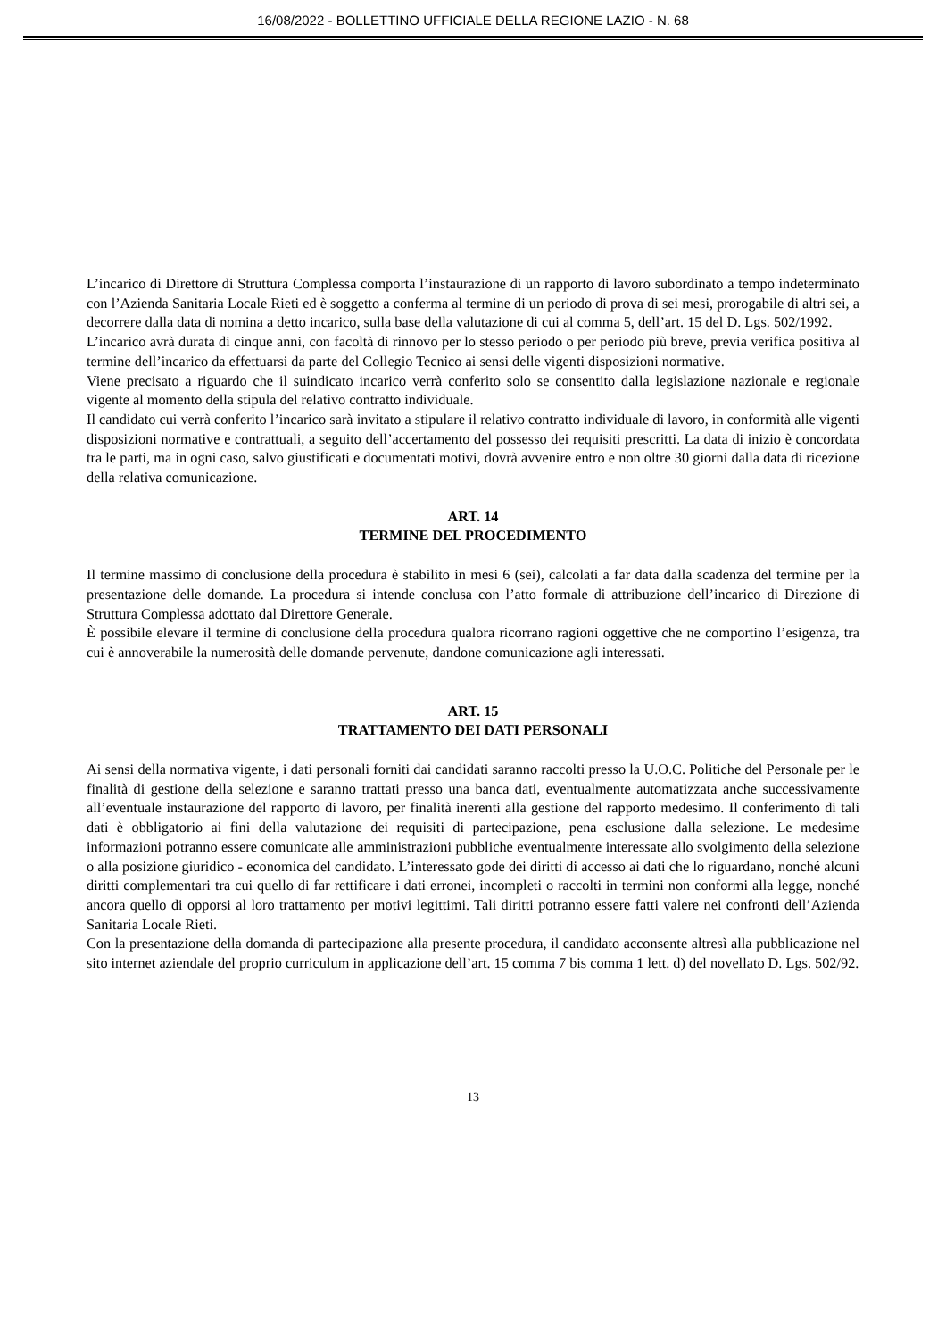16/08/2022 - BOLLETTINO UFFICIALE DELLA REGIONE LAZIO - N. 68
L’incarico di Direttore di Struttura Complessa comporta l’instaurazione di un rapporto di lavoro subordinato a tempo indeterminato con l’Azienda Sanitaria Locale Rieti ed è soggetto a conferma al termine di un periodo di prova di sei mesi, prorogabile di altri sei, a decorrere dalla data di nomina a detto incarico, sulla base della valutazione di cui al comma 5, dell’art. 15 del D. Lgs. 502/1992.
L’incarico avrà durata di cinque anni, con facoltà di rinnovo per lo stesso periodo o per periodo più breve, previa verifica positiva al termine dell’incarico da effettuarsi da parte del Collegio Tecnico ai sensi delle vigenti disposizioni normative.
Viene precisato a riguardo che il suindicato incarico verrà conferito solo se consentito dalla legislazione nazionale e regionale vigente al momento della stipula del relativo contratto individuale.
Il candidato cui verrà conferito l’incarico sarà invitato a stipulare il relativo contratto individuale di lavoro, in conformità alle vigenti disposizioni normative e contrattuali, a seguito dell’accertamento del possesso dei requisiti prescritti. La data di inizio è concordata tra le parti, ma in ogni caso, salvo giustificati e documentati motivi, dovrà avvenire entro e non oltre 30 giorni dalla data di ricezione della relativa comunicazione.
ART. 14
TERMINE DEL PROCEDIMENTO
Il termine massimo di conclusione della procedura è stabilito in mesi 6 (sei), calcolati a far data dalla scadenza del termine per la presentazione delle domande. La procedura si intende conclusa con l’atto formale di attribuzione dell’incarico di Direzione di Struttura Complessa adottato dal Direttore Generale.
È possibile elevare il termine di conclusione della procedura qualora ricorrano ragioni oggettive che ne comportino l’esigenza, tra cui è annoverabile la numerosità delle domande pervenute, dandone comunicazione agli interessati.
ART. 15
TRATTAMENTO DEI DATI PERSONALI
Ai sensi della normativa vigente, i dati personali forniti dai candidati saranno raccolti presso la U.O.C. Politiche del Personale per le finalità di gestione della selezione e saranno trattati presso una banca dati, eventualmente automatizzata anche successivamente all’eventuale instaurazione del rapporto di lavoro, per finalità inerenti alla gestione del rapporto medesimo. Il conferimento di tali dati è obbligatorio ai fini della valutazione dei requisiti di partecipazione, pena esclusione dalla selezione. Le medesime informazioni potranno essere comunicate alle amministrazioni pubbliche eventualmente interessate allo svolgimento della selezione o alla posizione giuridico - economica del candidato. L’interessato gode dei diritti di accesso ai dati che lo riguardano, nonché alcuni diritti complementari tra cui quello di far rettificare i dati erronei, incompleti o raccolti in termini non conformi alla legge, nonché ancora quello di opporsi al loro trattamento per motivi legittimi. Tali diritti potranno essere fatti valere nei confronti dell’Azienda Sanitaria Locale Rieti.
Con la presentazione della domanda di partecipazione alla presente procedura, il candidato acconsente altresì alla pubblicazione nel sito internet aziendale del proprio curriculum in applicazione dell’art. 15 comma 7 bis comma 1 lett. d) del novellato D. Lgs. 502/92.
13